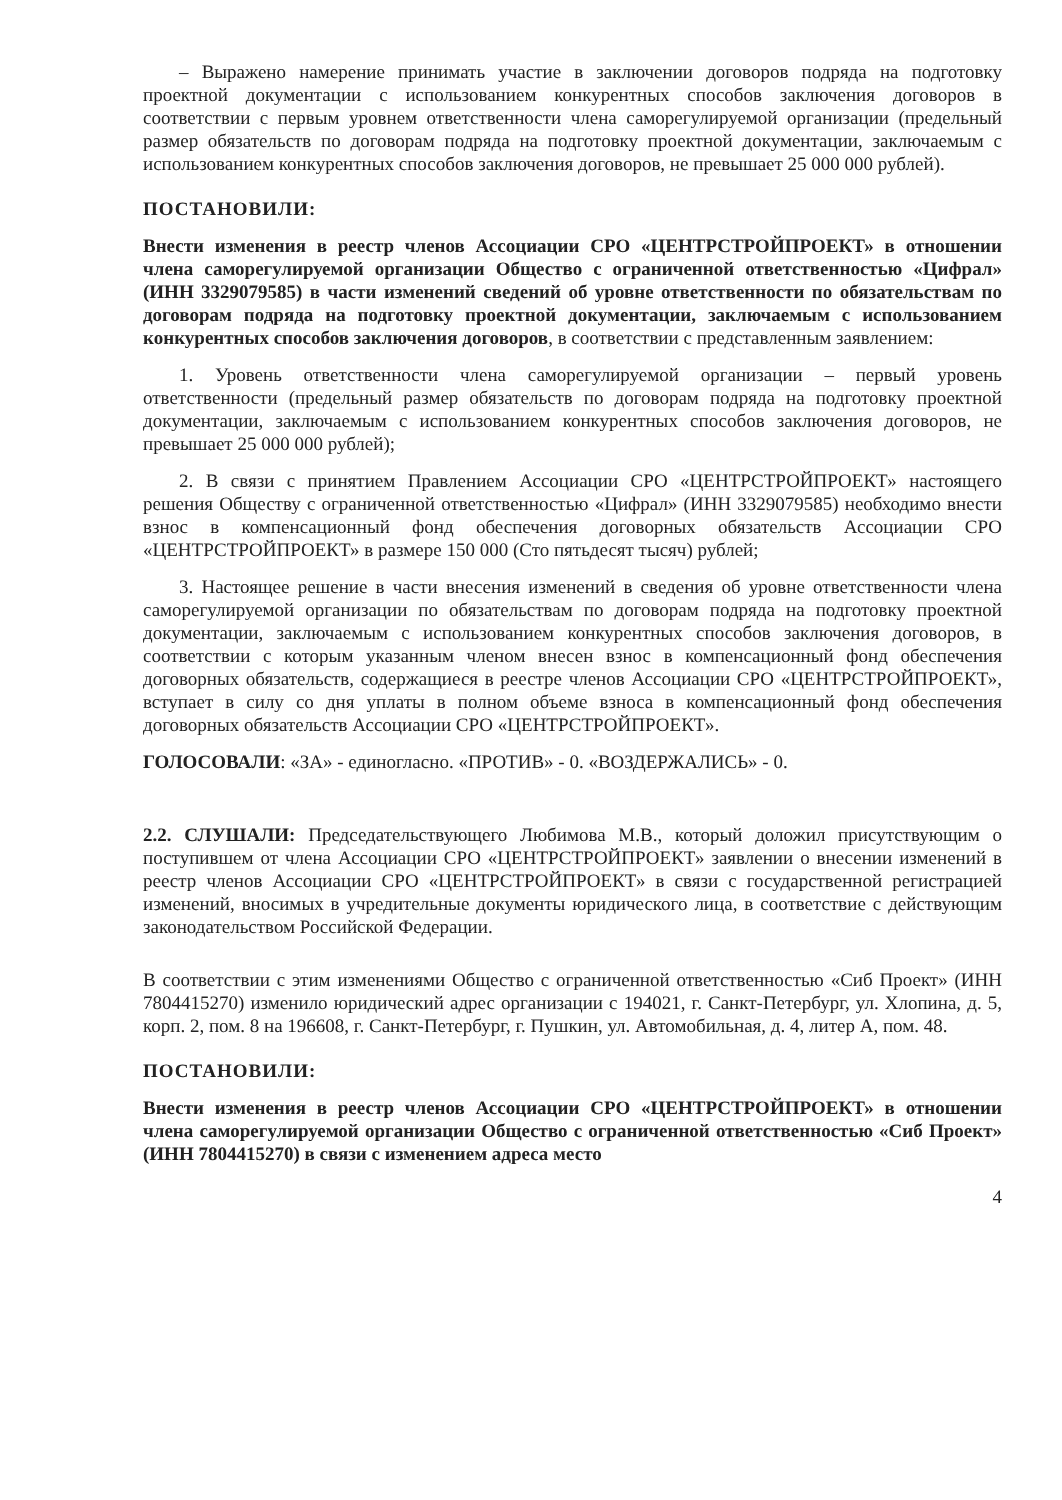– Выражено намерение принимать участие в заключении договоров подряда на подготовку проектной документации с использованием конкурентных способов заключения договоров в соответствии с первым уровнем ответственности члена саморегулируемой организации (предельный размер обязательств по договорам подряда на подготовку проектной документации, заключаемым с использованием конкурентных способов заключения договоров, не превышает 25 000 000 рублей).
ПОСТАНОВИЛИ:
Внести изменения в реестр членов Ассоциации СРО «ЦЕНТРСТРОЙПРОЕКТ» в отношении члена саморегулируемой организации Общество с ограниченной ответственностью «Цифрал» (ИНН 3329079585) в части изменений сведений об уровне ответственности по обязательствам по договорам подряда на подготовку проектной документации, заключаемым с использованием конкурентных способов заключения договоров, в соответствии с представленным заявлением:
1. Уровень ответственности члена саморегулируемой организации – первый уровень ответственности (предельный размер обязательств по договорам подряда на подготовку проектной документации, заключаемым с использованием конкурентных способов заключения договоров, не превышает 25 000 000 рублей);
2. В связи с принятием Правлением Ассоциации СРО «ЦЕНТРСТРОЙПРОЕКТ» настоящего решения Обществу с ограниченной ответственностью «Цифрал» (ИНН 3329079585) необходимо внести взнос в компенсационный фонд обеспечения договорных обязательств Ассоциации СРО «ЦЕНТРСТРОЙПРОЕКТ» в размере 150 000 (Сто пятьдесят тысяч) рублей;
3. Настоящее решение в части внесения изменений в сведения об уровне ответственности члена саморегулируемой организации по обязательствам по договорам подряда на подготовку проектной документации, заключаемым с использованием конкурентных способов заключения договоров, в соответствии с которым указанным членом внесен взнос в компенсационный фонд обеспечения договорных обязательств, содержащиеся в реестре членов Ассоциации СРО «ЦЕНТРСТРОЙПРОЕКТ», вступает в силу со дня уплаты в полном объеме взноса в компенсационный фонд обеспечения договорных обязательств Ассоциации СРО «ЦЕНТРСТРОЙПРОЕКТ».
ГОЛОСОВАЛИ: «ЗА» - единогласно. «ПРОТИВ» - 0. «ВОЗДЕРЖАЛИСЬ» - 0.
2.2. СЛУШАЛИ: Председательствующего Любимова М.В., который доложил присутствующим о поступившем от члена Ассоциации СРО «ЦЕНТРСТРОЙПРОЕКТ» заявлении о внесении изменений в реестр членов Ассоциации СРО «ЦЕНТРСТРОЙПРОЕКТ» в связи с государственной регистрацией изменений, вносимых в учредительные документы юридического лица, в соответствие с действующим законодательством Российской Федерации.
В соответствии с этим изменениями Общество с ограниченной ответственностью «Сиб Проект» (ИНН 7804415270) изменило юридический адрес организации с 194021, г. Санкт-Петербург, ул. Хлопина, д. 5, корп. 2, пом. 8 на 196608, г. Санкт-Петербург, г. Пушкин, ул. Автомобильная, д. 4, литер А, пом. 48.
ПОСТАНОВИЛИ:
Внести изменения в реестр членов Ассоциации СРО «ЦЕНТРСТРОЙПРОЕКТ» в отношении члена саморегулируемой организации Общество с ограниченной ответственностью «Сиб Проект» (ИНН 7804415270) в связи с изменением адреса место
4